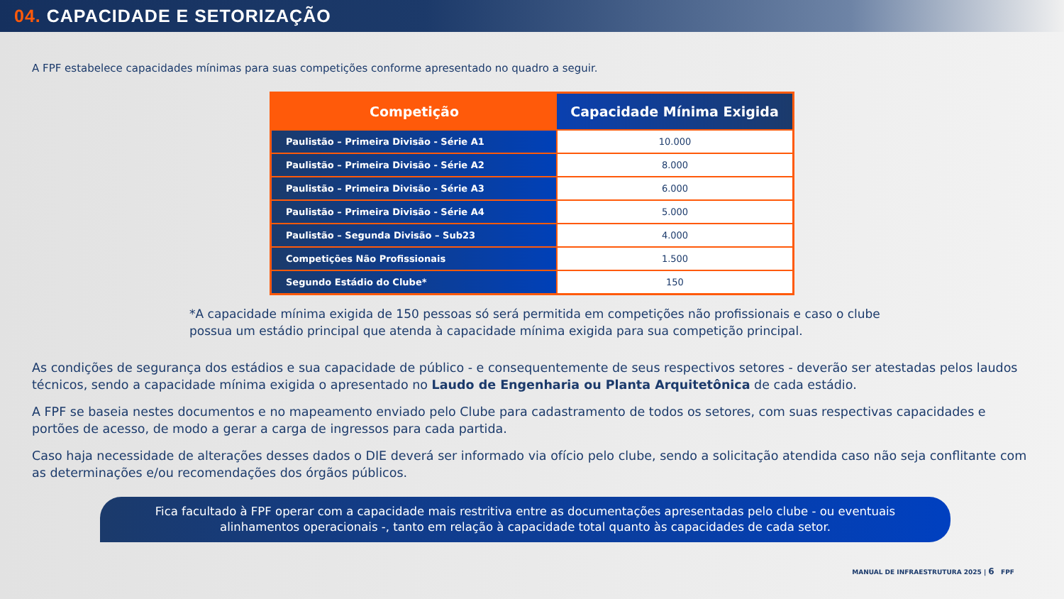04. CAPACIDADE E SETORIZAÇÃO
A FPF estabelece capacidades mínimas para suas competições conforme apresentado no quadro a seguir.
| Competição | Capacidade Mínima Exigida |
| --- | --- |
| Paulistão – Primeira Divisão - Série A1 | 10.000 |
| Paulistão – Primeira Divisão - Série A2 | 8.000 |
| Paulistão – Primeira Divisão - Série A3 | 6.000 |
| Paulistão – Primeira Divisão - Série A4 | 5.000 |
| Paulistão – Segunda Divisão – Sub23 | 4.000 |
| Competições Não Profissionais | 1.500 |
| Segundo Estádio do Clube* | 150 |
*A capacidade mínima exigida de 150 pessoas só será permitida em competições não profissionais e caso o clube possua um estádio principal que atenda à capacidade mínima exigida para sua competição principal.
As condições de segurança dos estádios e sua capacidade de público - e consequentemente de seus respectivos setores - deverão ser atestadas pelos laudos técnicos, sendo a capacidade mínima exigida o apresentado no Laudo de Engenharia ou Planta Arquitetônica de cada estádio.
A FPF se baseia nestes documentos e no mapeamento enviado pelo Clube para cadastramento de todos os setores, com suas respectivas capacidades e portões de acesso, de modo a gerar a carga de ingressos para cada partida.
Caso haja necessidade de alterações desses dados o DIE deverá ser informado via ofício pelo clube, sendo a solicitação atendida caso não seja conflitante com as determinações e/ou recomendações dos órgãos públicos.
Fica facultado à FPF operar com a capacidade mais restritiva entre as documentações apresentadas pelo clube - ou eventuais alinhamentos operacionais -, tanto em relação à capacidade total quanto às capacidades de cada setor.
MANUAL DE INFRAESTRUTURA 2025 | 6 FPF